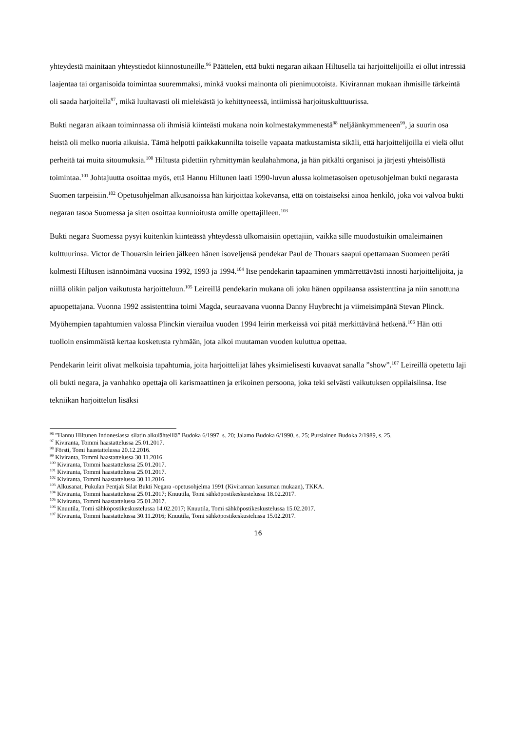yhteydestä mainitaan yhteystiedot kiinnostuneille.<sup>96</sup> Päättelen, että bukti negaran aikaan Hiltusella tai harjoittelijoilla ei ollut intressiä laajentaa tai organisoida toimintaa suuremmaksi, minkä vuoksi mainonta oli pienimuotoista. Kivirannan mukaan ihmisille tärkeintä oli saada harjoitella<sup>97</sup>, mikä luultavasti oli mielekästä jo kehittyneessä, intiimissä harjoituskulttuurissa.
Bukti negaran aikaan toiminnassa oli ihmisiä kiinteästi mukana noin kolmestakymmenestä<sup>98</sup> neljäänkymmeneen<sup>99</sup>, ja suurin osa heistä oli melko nuoria aikuisia. Tämä helpotti paikkakunnilta toiselle vapaata matkustamista sikäli, että harjoittelijoilla ei vielä ollut perheitä tai muita sitoumuksia.<sup>100</sup> Hiltusta pidettiin ryhmittymän keulahahmona, ja hän pitkälti organisoi ja järjesti yhteisöllistä toimintaa.<sup>101</sup> Johtajuutta osoittaa myös, että Hannu Hiltunen laati 1990-luvun alussa kolmetasoisen opetusohjelman bukti negarasta Suomen tarpeisiin.<sup>102</sup> Opetusohjelman alkusanoissa hän kirjoittaa kokevansa, että on toistaiseksi ainoa henkilö, joka voi valvoa bukti negaran tasoa Suomessa ja siten osoittaa kunnioitusta omille opettajilleen.<sup>103</sup>
Bukti negara Suomessa pysyi kuitenkin kiinteässä yhteydessä ulkomaisiin opettajiin, vaikka sille muodostuikin omaleimainen kulttuurinsa. Victor de Thouarsin leirien jälkeen hänen isoveljensä pendekar Paul de Thouars saapui opettamaan Suomeen peräti kolmesti Hiltusen isännöimänä vuosina 1992, 1993 ja 1994.<sup>104</sup> Itse pendekarin tapaaminen ymmärrettävästi innosti harjoittelijoita, ja niillä olikin paljon vaikutusta harjoitteluun.<sup>105</sup> Leireillä pendekarin mukana oli joku hänen oppilaansa assistenttina ja niin sanottuna apuopettajana. Vuonna 1992 assistenttina toimi Magda, seuraavana vuonna Danny Huybrecht ja viimeisimpänä Stevan Plinck. Myöhempien tapahtumien valossa Plinckin vierailua vuoden 1994 leirin merkeissä voi pitää merkittävänä hetkenä.<sup>106</sup> Hän otti tuolloin ensimmäistä kertaa kosketusta ryhmään, jota alkoi muutaman vuoden kuluttua opettaa.
Pendekarin leirit olivat melkoisia tapahtumia, joita harjoittelijat lähes yksimielisesti kuvaavat sanalla ”show”.<sup>107</sup> Leireillä opetettu laji oli bukti negara, ja vanhahko opettaja oli karismaattinen ja erikoinen persoona, joka teki selvästi vaikutuksen oppilaisiinsa. Itse tekniikan harjoittelun lisäksi
<sup>96</sup> ”Hannu Hiltunen Indonesiassa silatin alkulähteillä” Budoka 6/1997, s. 20; Jalamo Budoka 6/1990, s. 25; Pursiainen Budoka 2/1989, s. 25.
<sup>97</sup> Kiviranta, Tommi haastattelussa 25.01.2017.
<sup>98</sup> Försti, Tomi haastattelussa 20.12.2016.
<sup>99</sup> Kiviranta, Tommi haastattelussa 30.11.2016.
<sup>100</sup> Kiviranta, Tommi haastattelussa 25.01.2017.
<sup>101</sup> Kiviranta, Tommi haastattelussa 25.01.2017.
<sup>102</sup> Kiviranta, Tommi haastattelussa 30.11.2016.
<sup>103</sup> Alkusanat, Pukulan Pentjak Silat Bukti Negara -opetusohjelma 1991 (Kivirannan lausuman mukaan), TKKA.
<sup>104</sup> Kiviranta, Tommi haastattelussa 25.01.2017; Knuutila, Tomi sähköpostikeskustelussa 18.02.2017.
<sup>105</sup> Kiviranta, Tommi haastattelussa 25.01.2017.
<sup>106</sup> Knuutila, Tomi sähköpostikeskustelussa 14.02.2017; Knuutila, Tomi sähköpostikeskustelussa 15.02.2017.
<sup>107</sup> Kiviranta, Tommi haastattelussa 30.11.2016; Knuutila, Tomi sähköpostikeskustelussa 15.02.2017.
16